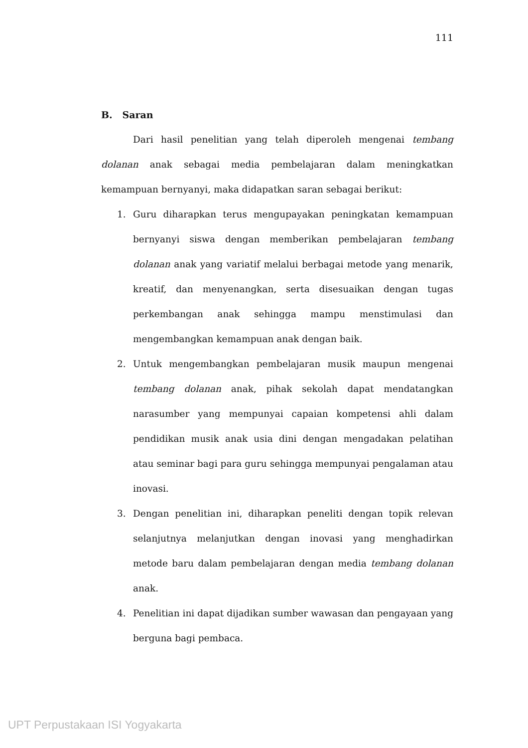111
B. Saran
Dari hasil penelitian yang telah diperoleh mengenai tembang dolanan anak sebagai media pembelajaran dalam meningkatkan kemampuan bernyanyi, maka didapatkan saran sebagai berikut:
1. Guru diharapkan terus mengupayakan peningkatan kemampuan bernyanyi siswa dengan memberikan pembelajaran tembang dolanan anak yang variatif melalui berbagai metode yang menarik, kreatif, dan menyenangkan, serta disesuaikan dengan tugas perkembangan anak sehingga mampu menstimulasi dan mengembangkan kemampuan anak dengan baik.
2. Untuk mengembangkan pembelajaran musik maupun mengenai tembang dolanan anak, pihak sekolah dapat mendatangkan narasumber yang mempunyai capaian kompetensi ahli dalam pendidikan musik anak usia dini dengan mengadakan pelatihan atau seminar bagi para guru sehingga mempunyai pengalaman atau inovasi.
3. Dengan penelitian ini, diharapkan peneliti dengan topik relevan selanjutnya melanjutkan dengan inovasi yang menghadirkan metode baru dalam pembelajaran dengan media tembang dolanan anak.
4. Penelitian ini dapat dijadikan sumber wawasan dan pengayaan yang berguna bagi pembaca.
UPT Perpustakaan ISI Yogyakarta